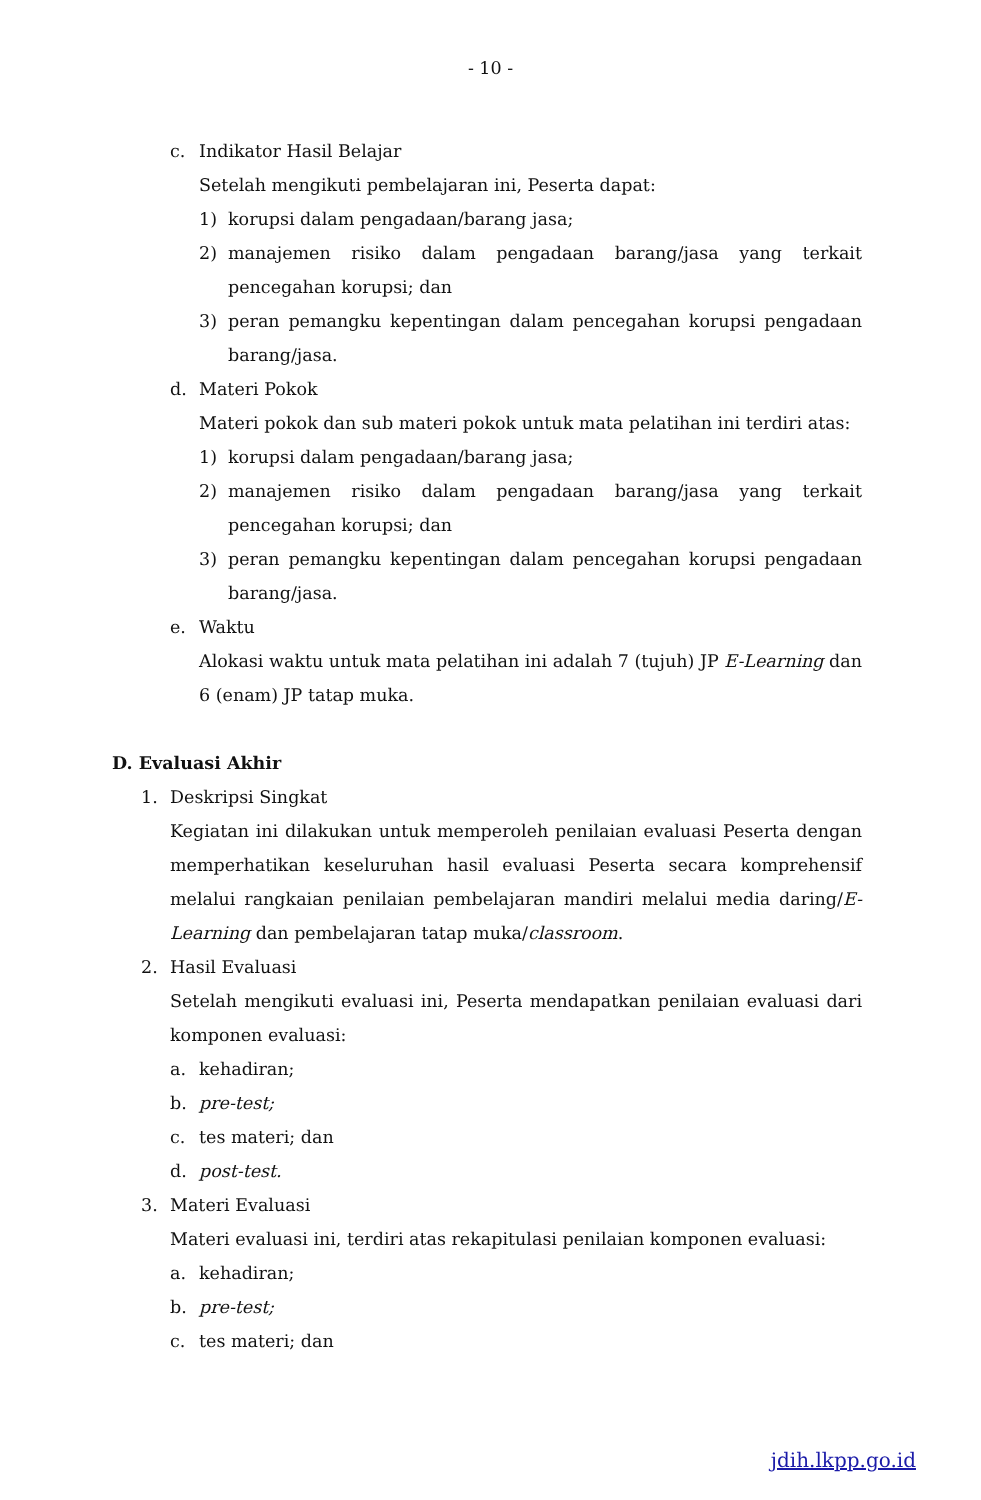- 10 -
c. Indikator Hasil Belajar
Setelah mengikuti pembelajaran ini, Peserta dapat:
1) korupsi dalam pengadaan/barang jasa;
2) manajemen risiko dalam pengadaan barang/jasa yang terkait pencegahan korupsi; dan
3) peran pemangku kepentingan dalam pencegahan korupsi pengadaan barang/jasa.
d. Materi Pokok
Materi pokok dan sub materi pokok untuk mata pelatihan ini terdiri atas:
1) korupsi dalam pengadaan/barang jasa;
2) manajemen risiko dalam pengadaan barang/jasa yang terkait pencegahan korupsi; dan
3) peran pemangku kepentingan dalam pencegahan korupsi pengadaan barang/jasa.
e. Waktu
Alokasi waktu untuk mata pelatihan ini adalah 7 (tujuh) JP E-Learning dan 6 (enam) JP tatap muka.
D. Evaluasi Akhir
1. Deskripsi Singkat
Kegiatan ini dilakukan untuk memperoleh penilaian evaluasi Peserta dengan memperhatikan keseluruhan hasil evaluasi Peserta secara komprehensif melalui rangkaian penilaian pembelajaran mandiri melalui media daring/E-Learning dan pembelajaran tatap muka/classroom.
2. Hasil Evaluasi
Setelah mengikuti evaluasi ini, Peserta mendapatkan penilaian evaluasi dari komponen evaluasi:
a. kehadiran;
b. pre-test;
c. tes materi; dan
d. post-test.
3. Materi Evaluasi
Materi evaluasi ini, terdiri atas rekapitulasi penilaian komponen evaluasi:
a. kehadiran;
b. pre-test;
c. tes materi; dan
jdih.lkpp.go.id